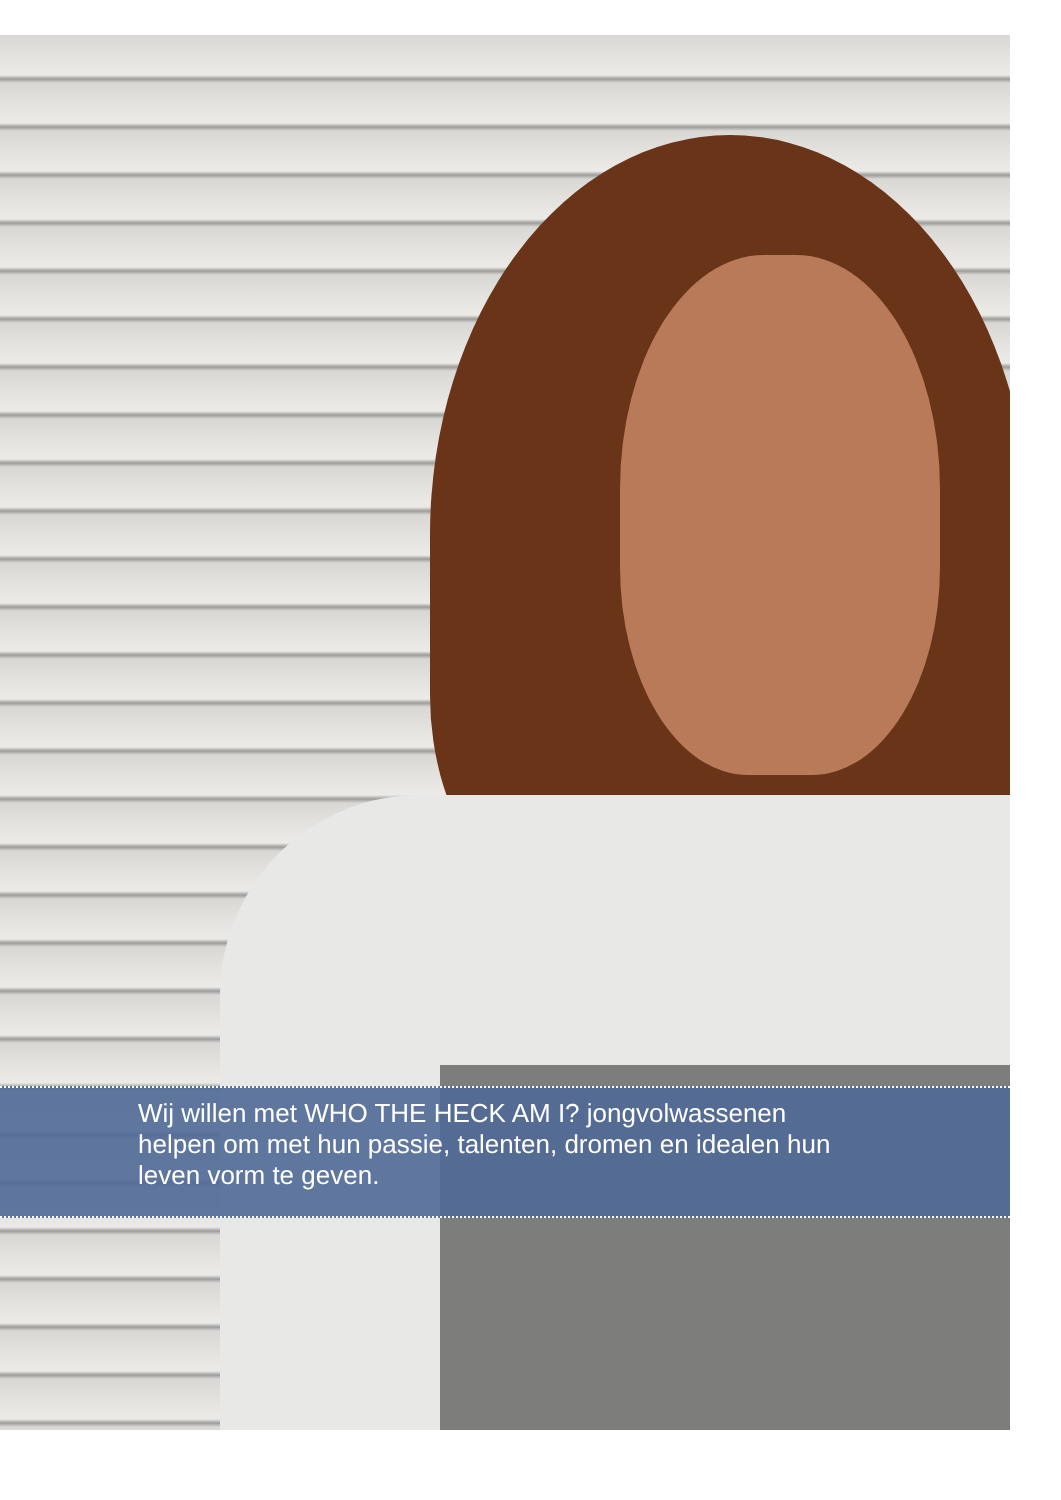Wij willen met WHO THE HECK AM I? jongvolwassenen
helpen om met hun passie, talenten, dromen en idealen hun
leven vorm te geven.